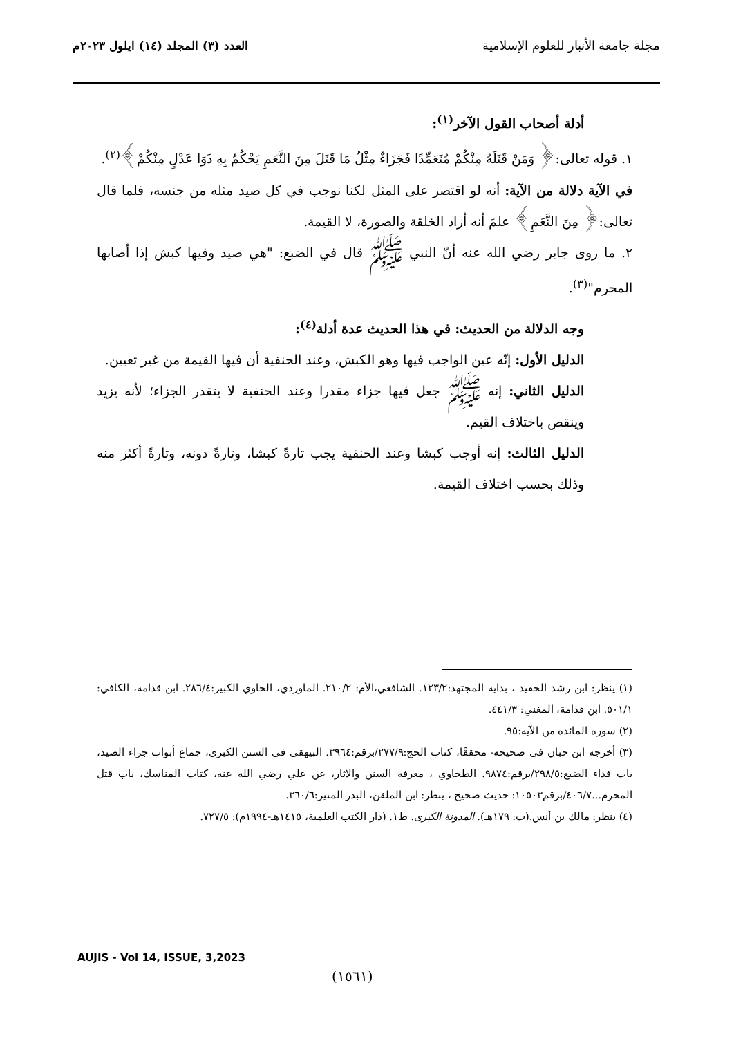مجلة جامعة الأنبار للعلوم الإسلامية
العدد (٣) المجلد (١٤) ايلول ٢٠٢٣م
أدلة أصحاب القول الآخر<sup>(١)</sup>:
١. قوله تعالى:﴿ وَمَنْ قَتَلَهُ مِنْكُمْ مُتَعَمِّدًا فَجَزَاءٌ مِثْلُ مَا قَتَلَ مِنَ النَّعَمِ يَحْكُمُ بِهِ ذَوَا عَدْلٍ مِنْكُمْ﴾<sup>(٢)</sup>.
في الآية دلالة من الآية: أنه لو اقتصر على المثل لكنا نوجب في كل صيد مثله من جنسه، فلما قال تعالى:﴿ مِنَ النَّعَمِ﴾ علمَ أنه أراد الخلقة والصورة، لا القيمة.
٢. ما روى جابر رضي الله عنه أنّ النبي ﷺ قال في الضبع: "هي صيد وفيها كبش إذا أصابها المحرم"<sup>(٣)</sup>.
وجه الدلالة من الحديث: في هذا الحديث عدة أدلة<sup>(٤)</sup>:
الدليل الأول: إنّه عين الواجب فيها وهو الكبش، وعند الحنفية أن فيها القيمة من غير تعيين.
الدليل الثاني: إنه ﷺ جعل فيها جزاء مقدرا وعند الحنفية لا يتقدر الجزاء؛ لأنه يزيد وينقص باختلاف القيم.
الدليل الثالث: إنه أوجب كبشا وعند الحنفية يجب تارةً كبشا، وتارةً دونه، وتارةً أكثر منه وذلك بحسب اختلاف القيمة.
(١) ينظر: ابن رشد الحفيد ، بداية المجتهد:١٢٣/٢. الشافعي،الأم: ٢١٠/٢. الماوردي، الحاوي الكبير:٢٨٦/٤. ابن قدامة، الكافي: ٥٠١/١. ابن قدامة، المغني: ٤٤١/٣.
(٢) سورة المائدة من الآية:٩٥.
(٣) أخرجه ابن حبان في صحيحه- محققًا، كتاب الحج:٢٧٧/٩/برقم:٣٩٦٤. البيهقي في السنن الكبرى، جماع أبواب جزاء الصيد، باب فداء الضبع:٢٩٨/٥/برقم:٩٨٧٤. الطحاوي ، معرفة السنن والاثار، عن علي رضي الله عنه، كتاب المناسك، باب قتل المحرم...٤٠٦/٧/برقم١٠٥٠٣: حديث صحيح ، ينظر: ابن الملقن، البدر المنير:٣٦٠/٦.
(٤) ينظر: مالك بن أنس.(ت: ١٧٩هـ). المدونة الكبرى. ط١. (دار الكتب العلمية، ١٤١٥هـ-١٩٩٤م): ٧٢٧/٥.
AUJIS - Vol 14, ISSUE, 3,2023
(١٥٦١)